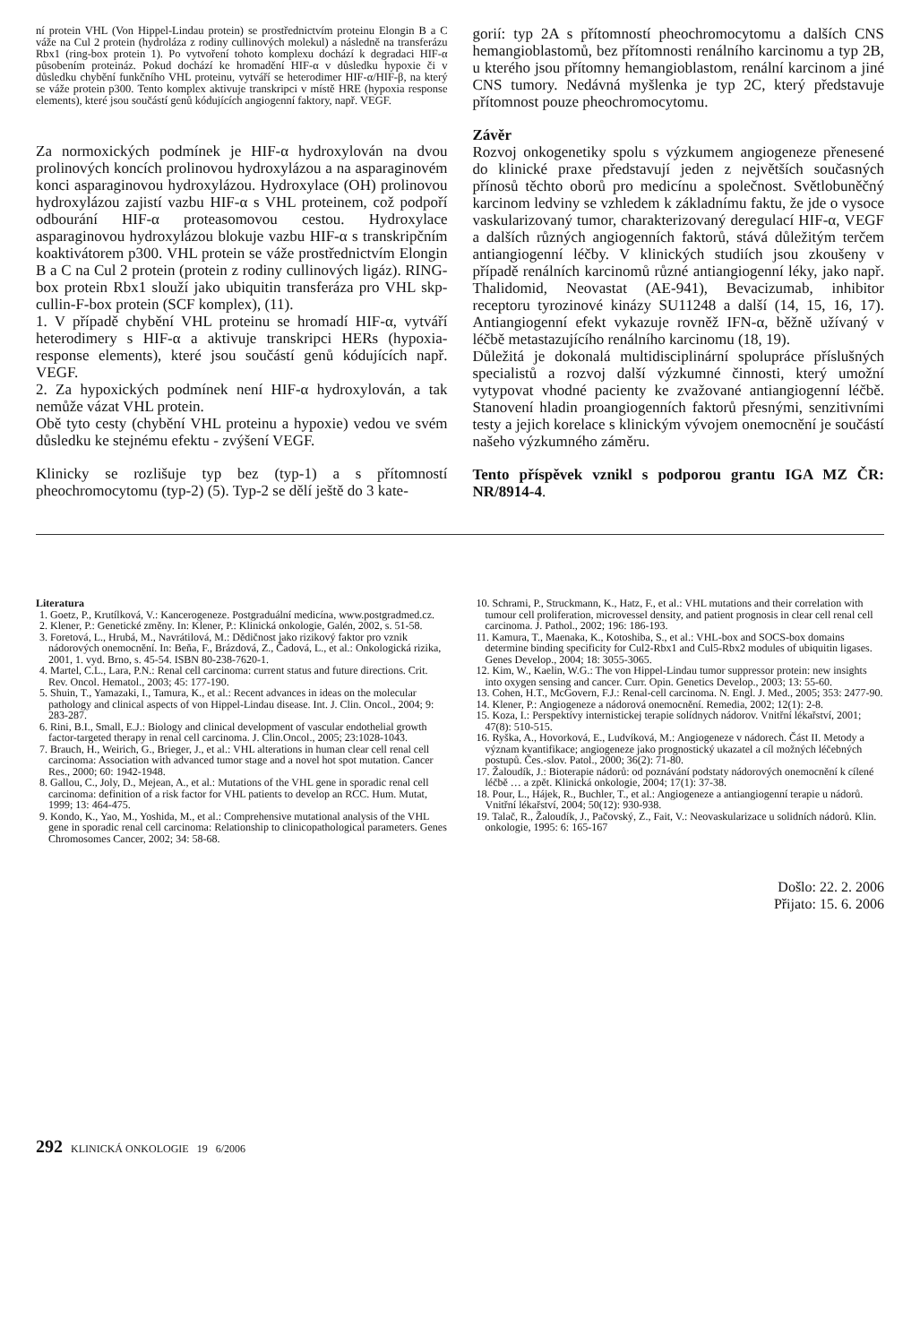ní protein VHL (Von Hippel-Lindau protein) se prostřednictvím proteinu Elongin B a C váže na Cul 2 protein (hydroláza z rodiny cullinových molekul) a následně na transferázu Rbx1 (ring-box protein 1). Po vytvoření tohoto komplexu dochází k degradaci HIF-α působením proteináz. Pokud dochází ke hromadění HIF-α v důsledku hypoxie či v důsledku chybění funkčního VHL proteinu, vytváří se heterodimer HIF-α/HIF-β, na který se váže protein p300. Tento komplex aktivuje transkripci v místě HRE (hypoxia response elements), které jsou součástí genů kódujících angiogenní faktory, např. VEGF.
Za normoxických podmínek je HIF-α hydroxylován na dvou prolinových koncích prolinovou hydroxylázou a na asparaginovém konci asparaginovou hydroxylázou. Hydroxylace (OH) prolinovou hydroxylázou zajistí vazbu HIF-α s VHL proteinem, což podpoří odbourání HIF-α proteasomovou cestou. Hydroxylace asparaginovou hydroxylázou blokuje vazbu HIF-α s transkripčním koaktivátorem p300. VHL protein se váže prostřednictvím Elongin B a C na Cul 2 protein (protein z rodiny cullinových ligáz). RING-box protein Rbx1 slouží jako ubiquitin transferáza pro VHL skp-cullin-F-box protein (SCF komplex), (11).
1. V případě chybění VHL proteinu se hromadí HIF-α, vytváří heterodimery s HIF-α a aktivuje transkripci HERs (hypoxia-response elements), které jsou součástí genů kódujících např. VEGF.
2. Za hypoxických podmínek není HIF-α hydroxylován, a tak nemůže vázat VHL protein.
Obě tyto cesty (chybění VHL proteinu a hypoxie) vedou ve svém důsledku ke stejnému efektu - zvýšení VEGF.
Klinicky se rozlišuje typ bez (typ-1) a s přítomností pheochromocytomu (typ-2) (5). Typ-2 se dělí ještě do 3 kate-
gorií: typ 2A s přítomností pheochromocytomu a dalších CNS hemangioblastomů, bez přítomnosti renálního karcinomu a typ 2B, u kterého jsou přítomny hemangioblastom, renální karcinom a jiné CNS tumory. Nedávná myšlenka je typ 2C, který představuje přítomnost pouze pheochromocytomu.
Závěr
Rozvoj onkogenetiky spolu s výzkumem angiogeneze přenesené do klinické praxe představují jeden z největších současných přínosů těchto oborů pro medicínu a společnost. Světlobuněčný karcinom ledviny se vzhledem k základnímu faktu, že jde o vysoce vaskularizovaný tumor, charakterizovaný deregulací HIF-α, VEGF a dalších různých angiogenních faktorů, stává důležitým terčem antiangiogenní léčby. V klinických studiích jsou zkoušeny v případě renálních karcinomů různé antiangiogenní léky, jako např. Thalidomid, Neovastat (AE-941), Bevacizumab, inhibitor receptoru tyrozinové kinázy SU11248 a další (14, 15, 16, 17). Antiangiogenní efekt vykazuje rovněž IFN-α, běžně užívaný v léčbě metastazujícího renálního karcinomu (18, 19).
Důležitá je dokonalá multidisciplinární spolupráce příslušných specialistů a rozvoj další výzkumné činnosti, který umožní vytypovat vhodné pacienty ke zvažované antiangiogenní léčbě. Stanovení hladin proangiogenních faktorů přesnými, senzitivními testy a jejich korelace s klinickým vývojem onemocnění je součástí našeho výzkumného záměru.
Tento příspěvek vznikl s podporou grantu IGA MZ ČR: NR/8914-4.
Literatura
1. Goetz, P., Krutílková, V.: Kancerogeneze. Postgraduální medicína, www.postgradmed.cz.
2. Klener, P.: Genetické změny. In: Klener, P.: Klinická onkologie, Galén, 2002, s. 51-58.
3. Foretová, L., Hrubá, M., Navrátilová, M.: Dědičnost jako rizikový faktor pro vznik nádorových onemocnění. In: Beňa, F., Brázdová, Z., Čadová, L., et al.: Onkologická rizika, 2001, 1. vyd. Brno, s. 45-54. ISBN 80-238-7620-1.
4. Martel, C.L., Lara, P.N.: Renal cell carcinoma: current status and future directions. Crit. Rev. Oncol. Hematol., 2003; 45: 177-190.
5. Shuin, T., Yamazaki, I., Tamura, K., et al.: Recent advances in ideas on the molecular pathology and clinical aspects of von Hippel-Lindau disease. Int. J. Clin. Oncol., 2004; 9: 283-287.
6. Rini, B.I., Small, E.J.: Biology and clinical development of vascular endothelial growth factor-targeted therapy in renal cell carcinoma. J. Clin.Oncol., 2005; 23:1028-1043.
7. Brauch, H., Weirich, G., Brieger, J., et al.: VHL alterations in human clear cell renal cell carcinoma: Association with advanced tumor stage and a novel hot spot mutation. Cancer Res., 2000; 60: 1942-1948.
8. Gallou, C., Joly, D., Mejean, A., et al.: Mutations of the VHL gene in sporadic renal cell carcinoma: definition of a risk factor for VHL patients to develop an RCC. Hum. Mutat, 1999; 13: 464-475.
9. Kondo, K., Yao, M., Yoshida, M., et al.: Comprehensive mutational analysis of the VHL gene in sporadic renal cell carcinoma: Relationship to clinicopathological parameters. Genes Chromosomes Cancer, 2002; 34: 58-68.
10. Schrami, P., Struckmann, K., Hatz, F., et al.: VHL mutations and their correlation with tumour cell proliferation, microvessel density, and patient prognosis in clear cell renal cell carcinoma. J. Pathol., 2002; 196: 186-193.
11. Kamura, T., Maenaka, K., Kotoshiba, S., et al.: VHL-box and SOCS-box domains determine binding specificity for Cul2-Rbx1 and Cul5-Rbx2 modules of ubiquitin ligases. Genes Develop., 2004; 18: 3055-3065.
12. Kim, W., Kaelin, W.G.: The von Hippel-Lindau tumor suppressor protein: new insights into oxygen sensing and cancer. Curr. Opin. Genetics Develop., 2003; 13: 55-60.
13. Cohen, H.T., McGovern, F.J.: Renal-cell carcinoma. N. Engl. J. Med., 2005; 353: 2477-90.
14. Klener, P.: Angiogeneze a nádorová onemocnění. Remedia, 2002; 12(1): 2-8.
15. Koza, I.: Perspektívy internistickej terapie solídnych nádorov. Vnitřní lékařství, 2001; 47(8): 510-515.
16. Ryška, A., Hovorková, E., Ludvíková, M.: Angiogeneze v nádorech. Část II. Metody a význam kvantifikace; angiogeneze jako prognostický ukazatel a cíl možných léčebných postupů. Čes.-slov. Patol., 2000; 36(2): 71-80.
17. Žaloudík, J.: Bioterapie nádorů: od poznávání podstaty nádorových onemocnění k cílené léčbě … a zpět. Klinická onkologie, 2004; 17(1): 37-38.
18. Pour, L., Hájek, R., Buchler, T., et al.: Angiogeneze a antiangiogenní terapie u nádorů. Vnitřní lékařství, 2004; 50(12): 930-938.
19. Talač, R., Žaloudík, J., Pačovský, Z., Fait, V.: Neovaskularizace u solidních nádorů. Klin. onkologie, 1995: 6: 165-167
Došlo: 22. 2. 2006
Přijato: 15. 6. 2006
292 KLINICKÁ ONKOLOGIE 19 6/2006